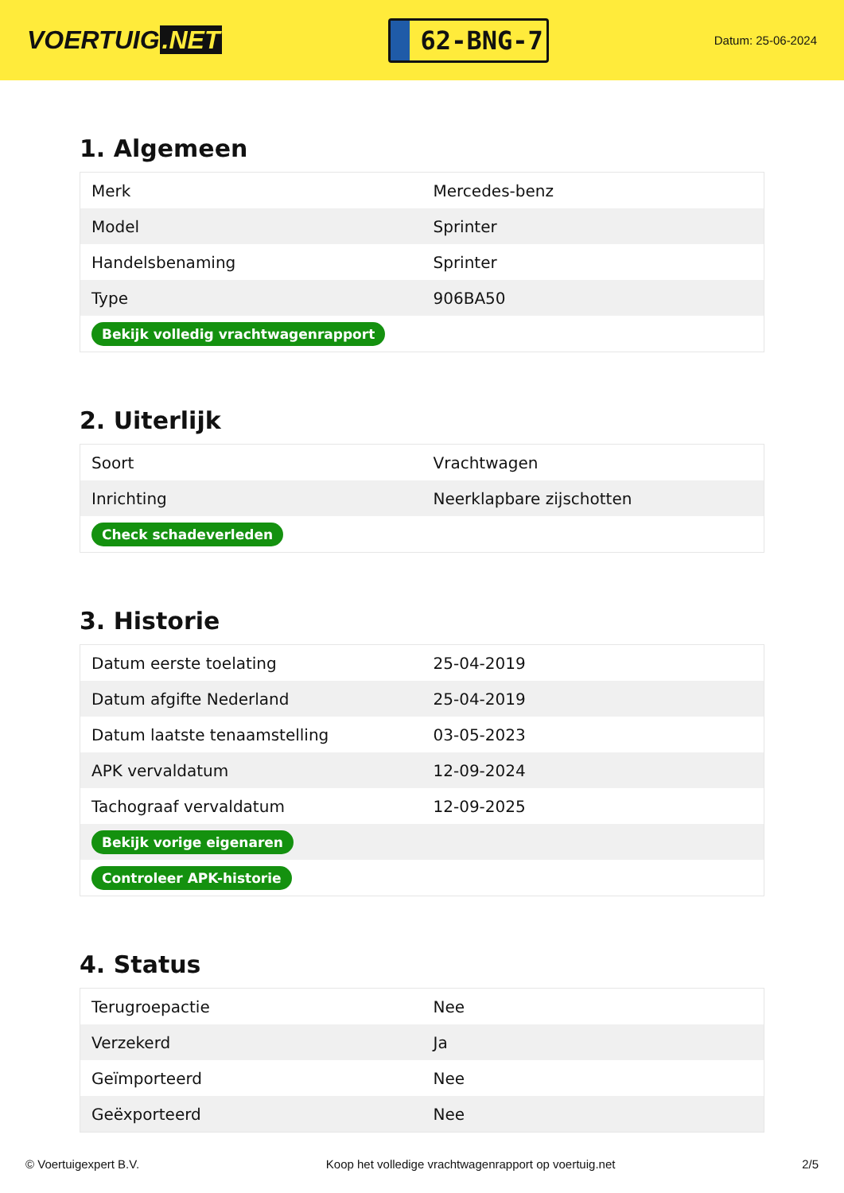VOERTUIG.NET
62-BNG-7
Datum: 25-06-2024
1. Algemeen
| Merk | Mercedes-benz |
| Model | Sprinter |
| Handelsbenaming | Sprinter |
| Type | 906BA50 |
| Bekijk volledig vrachtwagenrapport | |
2. Uiterlijk
| Soort | Vrachtwagen |
| Inrichting | Neerklapbare zijschotten |
| Check schadeverleden | |
3. Historie
| Datum eerste toelating | 25-04-2019 |
| Datum afgifte Nederland | 25-04-2019 |
| Datum laatste tenaamstelling | 03-05-2023 |
| APK vervaldatum | 12-09-2024 |
| Tachograaf vervaldatum | 12-09-2025 |
| Bekijk vorige eigenaren | |
| Controleer APK-historie | |
4. Status
| Terugroepactie | Nee |
| Verzekerd | Ja |
| Geïmporteerd | Nee |
| Geëxporteerd | Nee |
© Voertuigexpert B.V. Koop het volledige vrachtwagenrapport op voertuig.net 2/5